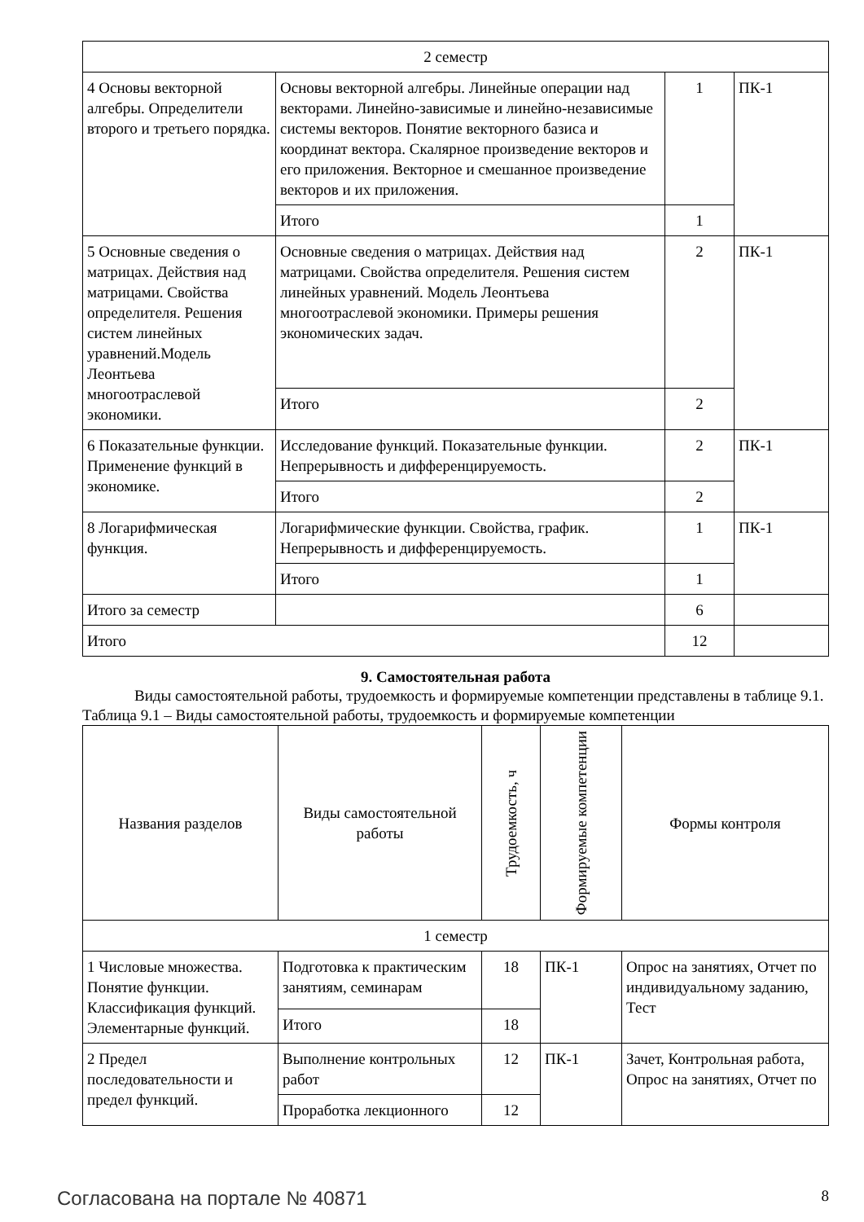| 2 семестр | | | |
| 4 Основы векторной алгебры. Определители второго и третьего порядка. | Основы векторной алгебры. Линейные операции над векторами. Линейно-зависимые и линейно-независимые системы векторов. Понятие векторного базиса и координат вектора. Скалярное произведение векторов и его приложения. Векторное и смешанное произведение векторов и их приложения. | 1 | ПК-1 |
| | Итого | 1 | |
| 5 Основные сведения о матрицах. Действия над матрицами. Свойства определителя. Решения систем линейных уравнений.Модель Леонтьева многоотраслевой экономики. | Основные сведения о матрицах. Действия над матрицами. Свойства определителя. Решения систем линейных уравнений. Модель Леонтьева многоотраслевой экономики. Примеры решения экономических задач. | 2 | ПК-1 |
| | Итого | 2 | |
| 6 Показательные функции. Применение функций в экономике. | Исследование функций. Показательные функции. Непрерывность и дифференцируемость. | 2 | ПК-1 |
| | Итого | 2 | |
| 8 Логарифмическая функция. | Логарифмические функции. Свойства, график. Непрерывность и дифференцируемость. | 1 | ПК-1 |
| | Итого | 1 | |
| Итого за семестр | | 6 | |
| Итого | | 12 | |
9. Самостоятельная работа
Виды самостоятельной работы, трудоемкость и формируемые компетенции представлены в таблице 9.1.
Таблица 9.1 – Виды самостоятельной работы, трудоемкость и формируемые компетенции
| Названия разделов | Виды самостоятельной работы | Трудоемкость, ч | Формируемые компетенции | Формы контроля |
| --- | --- | --- | --- | --- |
| 1 семестр | | | | |
| 1 Числовые множества. Понятие функции. Классификация функций. Элементарные функций. | Подготовка к практическим занятиям, семинарам | 18 | ПК-1 | Опрос на занятиях, Отчет по индивидуальному заданию, Тест |
| | Итого | 18 | | |
| 2 Предел последовательности и предел функций. | Выполнение контрольных работ | 12 | ПК-1 | Зачет, Контрольная работа, Опрос на занятиях, Отчет по |
| | Проработка лекционного | 12 | | |
Согласована на портале № 40871 8